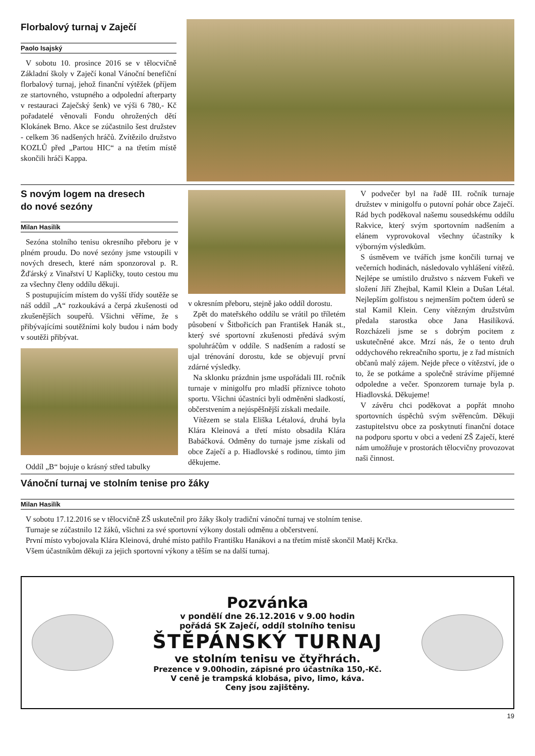Florbalový turnaj v Zaječí
Paolo Isajský
V sobotu 10. prosince 2016 se v tělocvičně Základní školy v Zaječí konal Vánoční benefiční florbalový turnaj, jehož finanční výtěžek (příjem ze startovného, vstupného a odpolední afterparty v restauraci Zaječský šenk) ve výši 6 780,- Kč pořadatelé věnovali Fondu ohrožených dětí Klokánek Brno. Akce se zúčastnilo šest družstev - celkem 36 nadšených hráčů. Zvítězilo družstvo KOZLŮ před „Partou HIC“ a na třetím místě skončili hráči Kappa.
S novým logem na dresech
do nové sezóny
Milan Hasilík
Sezóna stolního tenisu okresního přeboru je v plném proudu. Do nové sezóny jsme vstoupili v nových dresech, které nám sponzoroval p. R. Žďárský z Vinařství U Kapličky, touto cestou mu za všechny členy oddílu děkuji.
S postupujícím místem do vyšší třídy soutěže se náš oddíl „A“ rozkoukává a čerpá zkušenosti od zkušenějších soupeřů. Všichni věříme, že s přibývajícími soutěžními koly budou i nám body v soutěži přibývat.
Oddíl „B“ bojuje o krásný střed tabulky
v okresním přeboru, stejně jako oddíl dorostu.
Zpět do mateřského oddílu se vrátil po tříletém působení v Šitbořicích pan František Hanák st., který své sportovní zkušenosti předává svým spoluhráčům v oddíle. S nadšením a radostí se ujal trénování dorostu, kde se objevují první zdárné výsledky.
Na sklonku prázdnin jsme uspořádali III. ročník turnaje v minigolfu pro mladší příznivce tohoto sportu. Všichni účastníci byli odměněni sladkostí, občerstvením a nejúspěšnější získali medaile.
Vítězem se stala Eliška Létalová, druhá byla Klára Kleinová a třetí místo obsadila Klára Babáčková. Odměny do turnaje jsme získali od obce Zaječí a p. Hiadlovské s rodinou, tímto jim děkujeme.
V podvečer byl na řadě III. ročník turnaje družstev v minigolfu o putovní pohár obce Zaječí. Rád bych poděkoval našemu sousedskému oddílu Rakvice, který svým sportovním nadšením a elánem vyprovokoval všechny účastníky k výborným výsledkům.
S úsměvem ve tvářích jsme končili turnaj ve večerních hodinách, následovalo vyhlášení vítězů. Nejlépe se umístilo družstvo s názvem Fukeři ve složení Jiří Zhejbal, Kamil Klein a Dušan Létal. Nejlepším golfistou s nejmenším počtem úderů se stal Kamil Klein. Ceny vítězným družstvům předala starostka obce Jana Hasilíková. Rozcházeli jsme se s dobrým pocitem z uskutečněné akce. Mrzí nás, že o tento druh oddychového rekreačního sportu, je z řad místních občanů malý zájem. Nejde přece o vítězství, jde o to, že se potkáme a společně strávíme příjemné odpoledne a večer. Sponzorem turnaje byla p. Hiadlovská. Děkujeme!
V závěru chci poděkovat a popřát mnoho sportovních úspěchů svým svěřencům. Děkuji zastupitelstvu obce za poskytnutí finanční dotace na podporu sportu v obci a vedení ZŠ Zaječí, které nám umožňuje v prostorách tělocvičny provozovat naši činnost.
Vánoční turnaj ve stolním tenise pro žáky
Milan Hasilík
V sobotu 17.12.2016 se v tělocvičně ZŠ uskutečnil pro žáky školy tradiční vánoční turnaj ve stolním tenise.
Turnaje se zúčastnilo 12 žáků, všichni za své sportovní výkony dostali odměnu a občerstvení.
První místo vybojovala Klára Kleinová, druhé místo patřilo Františku Hanákovi a na třetím místě skončil Matěj Krčka.
Všem účastníkům děkuji za jejich sportovní výkony a těším se na další turnaj.
Pozvánka
v pondělí dne 26.12.2016 v 9.00 hodin
pořádá SK Zaječí, oddíl stolního tenisu
ŠTĚPÁNSKÝ TURNAJ
ve stolním tenisu ve čtyřhrách.
Prezence v 9.00hodin, zápisné pro účastníka 150,-Kč.
V ceně je trampská klobása, pivo, limo, káva.
Ceny jsou zajištěny.
19